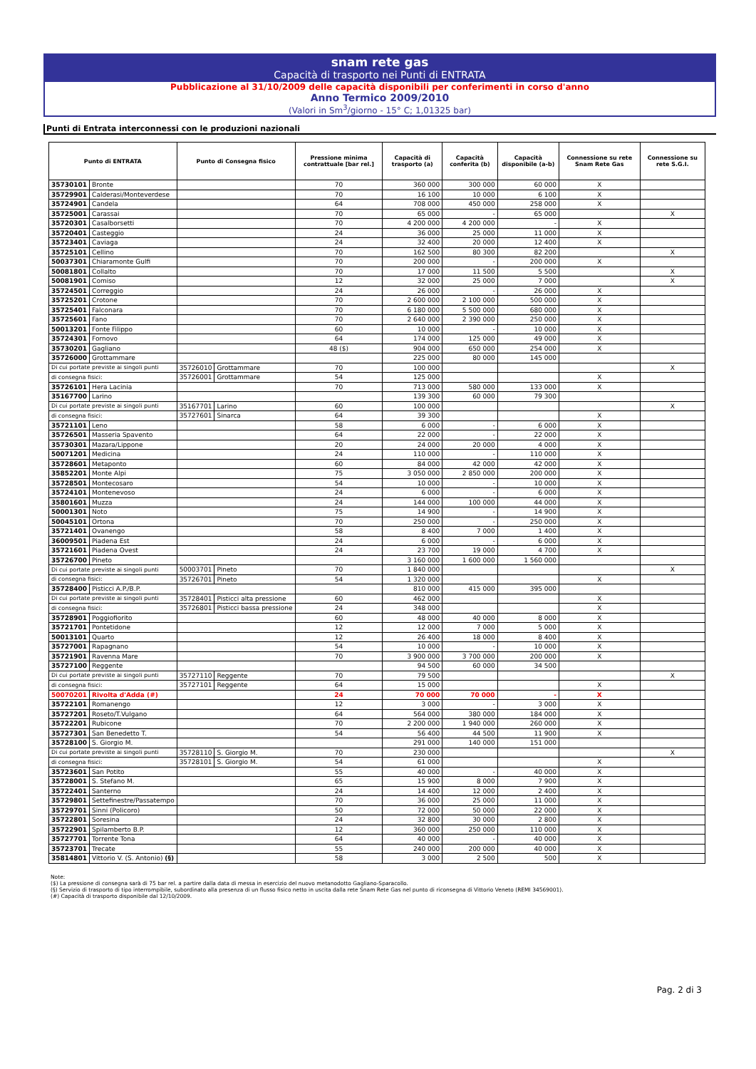snam rete gas
Capacità di trasporto nei Punti di ENTRATA
Pubblicazione al 31/10/2009 delle capacità disponibili per conferimenti in corso d'anno
Anno Termico 2009/2010
(Valori in Sm<sup>3</sup>/giorno - 15° C; 1,01325 bar)
Punti di Entrata interconnessi con le produzioni nazionali
| Punto di ENTRATA | | Punto di Consegna fisico | | Pressione minima contrattuale [bar rel.] | Capacità di trasporto (a) | Capacità conferita (b) | Capacità disponibile (a-b) | Connessione su rete Snam Rete Gas | Connessione su rete S.G.I. |
| --- | --- | --- | --- | --- | --- | --- | --- | --- | --- |
| 35730101 | Bronte | | | 70 | 360 000 | 300 000 | 60 000 | X | |
| 35729901 | Calderasi/Monteverdese | | | 70 | 16 100 | 10 000 | 6 100 | X | |
| 35724901 | Candela | | | 64 | 708 000 | 450 000 | 258 000 | X | |
| 35725001 | Carassai | | | 70 | 65 000 | - | 65 000 | | X |
| 35720301 | Casalborsetti | | | 70 | 4 200 000 | 4 200 000 | - | X | |
| 35720401 | Casteggio | | | 24 | 36 000 | 25 000 | 11 000 | X | |
| 35723401 | Caviaga | | | 24 | 32 400 | 20 000 | 12 400 | X | |
| 35725101 | Cellino | | | 70 | 162 500 | 80 300 | 82 200 | | X |
| 50037301 | Chiaramonte Gulfi | | | 70 | 200 000 | - | 200 000 | X | |
| 50081801 | Collalto | | | 70 | 17 000 | 11 500 | 5 500 | | X |
| 50081901 | Comiso | | | 12 | 32 000 | 25 000 | 7 000 | | X |
| 35724501 | Correggio | | | 24 | 26 000 | - | 26 000 | X | |
| 35725201 | Crotone | | | 70 | 2 600 000 | 2 100 000 | 500 000 | X | |
| 35725401 | Falconara | | | 70 | 6 180 000 | 5 500 000 | 680 000 | X | |
| 35725601 | Fano | | | 70 | 2 640 000 | 2 390 000 | 250 000 | X | |
| 50013201 | Fonte Filippo | | | 60 | 10 000 | - | 10 000 | X | |
| 35724301 | Fornovo | | | 64 | 174 000 | 125 000 | 49 000 | X | |
| 35730201 | Gagliano | | | 48 ($) | 904 000 | 650 000 | 254 000 | X | |
| 35726000 | Grottammare | | | | 225 000 | 80 000 | 145 000 | | |
| Di cui portate previste ai singoli punti | | 35726010 | Grottammare | 70 | 100 000 | | | | X |
| di consegna fisici: | | 35726001 | Grottammare | 54 | 125 000 | | | X | |
| 35726101 | Hera Lacinia | | | 70 | 713 000 | 580 000 | 133 000 | X | |
| 35167700 | Larino | | | | 139 300 | 60 000 | 79 300 | | |
| Di cui portate previste ai singoli punti | | 35167701 | Larino | 60 | 100 000 | | | | X |
| di consegna fisici: | | 35727601 | Sinarca | 64 | 39 300 | | | X | |
| 35721101 | Leno | | | 58 | 6 000 | - | 6 000 | X | |
| 35726501 | Masseria Spavento | | | 64 | 22 000 | - | 22 000 | X | |
| 35730301 | Mazara/Lippone | | | 20 | 24 000 | 20 000 | 4 000 | X | |
| 50071201 | Medicina | | | 24 | 110 000 | - | 110 000 | X | |
| 35728601 | Metaponto | | | 60 | 84 000 | 42 000 | 42 000 | X | |
| 35852201 | Monte Alpi | | | 75 | 3 050 000 | 2 850 000 | 200 000 | X | |
| 35728501 | Montecosaro | | | 54 | 10 000 | - | 10 000 | X | |
| 35724101 | Montenevoso | | | 24 | 6 000 | - | 6 000 | X | |
| 35801601 | Muzza | | | 24 | 144 000 | 100 000 | 44 000 | X | |
| 50001301 | Noto | | | 75 | 14 900 | - | 14 900 | X | |
| 50045101 | Ortona | | | 70 | 250 000 | - | 250 000 | X | |
| 35721401 | Ovanengo | | | 58 | 8 400 | 7 000 | 1 400 | X | |
| 36009501 | Piadena Est | | | 24 | 6 000 | - | 6 000 | X | |
| 35721601 | Piadena Ovest | | | 24 | 23 700 | 19 000 | 4 700 | X | |
| 35726700 | Pineto | | | | 3 160 000 | 1 600 000 | 1 560 000 | | |
| Di cui portate previste ai singoli punti | | 50003701 | Pineto | 70 | 1 840 000 | | | | X |
| di consegna fisici: | | 35726701 | Pineto | 54 | 1 320 000 | | | X | |
| 35728400 | Pisticci A.P./B.P. | | | | 810 000 | 415 000 | 395 000 | | |
| Di cui portate previste ai singoli punti | | 35728401 | Pisticci alta pressione | 60 | 462 000 | | | X | |
| di consegna fisici: | | 35726801 | Pisticci bassa pressione | 24 | 348 000 | | | X | |
| 35728901 | Poggiofiorito | | | 60 | 48 000 | 40 000 | 8 000 | X | |
| 35721701 | Pontetidone | | | 12 | 12 000 | 7 000 | 5 000 | X | |
| 50013101 | Quarto | | | 12 | 26 400 | 18 000 | 8 400 | X | |
| 35727001 | Rapagnano | | | 54 | 10 000 | - | 10 000 | X | |
| 35721901 | Ravenna Mare | | | 70 | 3 900 000 | 3 700 000 | 200 000 | X | |
| 35727100 | Reggente | | | | 94 500 | 60 000 | 34 500 | | |
| Di cui portate previste ai singoli punti | | 35727110 | Reggente | 70 | 79 500 | | | | X |
| di consegna fisici: | | 35727101 | Reggente | 64 | 15 000 | | | X | |
| 50070201 | Rivolta d'Adda (#) | | | 24 | 70 000 | 70 000 | - | X | |
| 35722101 | Romanengo | | | 12 | 3 000 | - | 3 000 | X | |
| 35727201 | Roseto/T.Vulgano | | | 64 | 564 000 | 380 000 | 184 000 | X | |
| 35722201 | Rubicone | | | 70 | 2 200 000 | 1 940 000 | 260 000 | X | |
| 35727301 | San Benedetto T. | | | 54 | 56 400 | 44 500 | 11 900 | X | |
| 35728100 | S. Giorgio M. | | | | 291 000 | 140 000 | 151 000 | | |
| Di cui portate previste ai singoli punti | | 35728110 | S. Giorgio M. | 70 | 230 000 | | | | X |
| di consegna fisici: | | 35728101 | S. Giorgio M. | 54 | 61 000 | | | X | |
| 35723601 | San Potito | | | 55 | 40 000 | - | 40 000 | X | |
| 35728001 | S. Stefano M. | | | 65 | 15 900 | 8 000 | 7 900 | X | |
| 35722401 | Santerno | | | 24 | 14 400 | 12 000 | 2 400 | X | |
| 35729801 | Settefinestre/Passatempo | | | 70 | 36 000 | 25 000 | 11 000 | X | |
| 35729701 | Sinni (Policoro) | | | 50 | 72 000 | 50 000 | 22 000 | X | |
| 35722801 | Soresina | | | 24 | 32 800 | 30 000 | 2 800 | X | |
| 35722901 | Spilamberto B.P. | | | 12 | 360 000 | 250 000 | 110 000 | X | |
| 35727701 | Torrente Tona | | | 64 | 40 000 | - | 40 000 | X | |
| 35723701 | Trecate | | | 55 | 240 000 | 200 000 | 40 000 | X | |
| 35814801 | Vittorio V. (S. Antonio) (§) | | | 58 | 3 000 | 2 500 | 500 | X | |
Note:
($) La pressione di consegna sarà di 75 bar rel. a partire dalla data di messa in esercizio del nuovo metanodotto Gagliano-Sparacollo.
(§) Servizio di trasporto di tipo interrompibile, subordinato alla presenza di un flusso fisico netto in uscita dalla rete Snam Rete Gas nel punto di riconsegna di Vittorio Veneto (REMI 34569001).
(#) Capacità di trasporto disponibile dal 12/10/2009.
Pag. 2 di 3